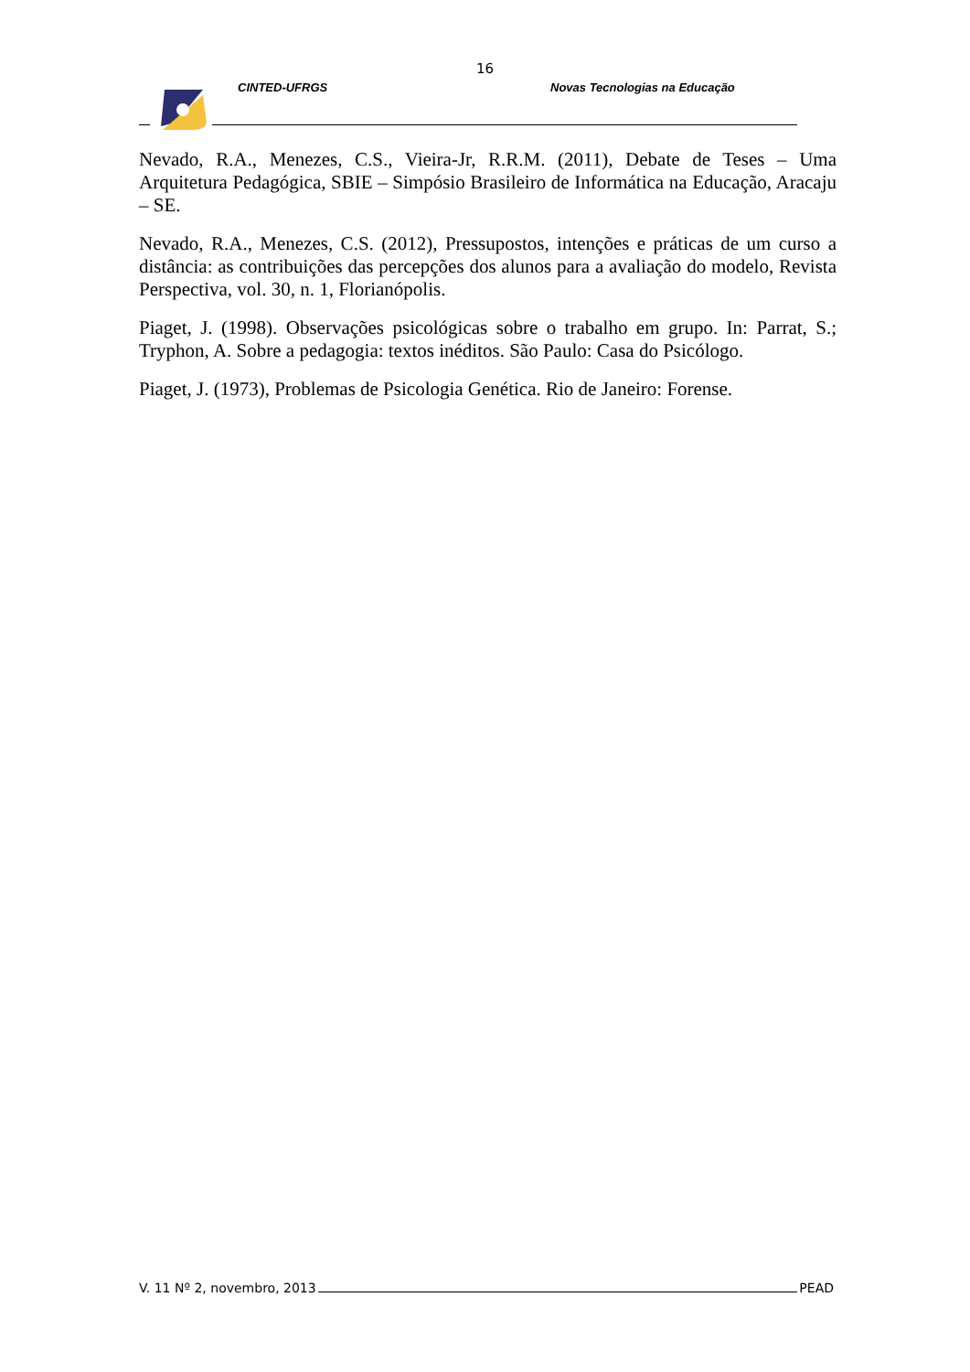16
CINTED-UFRGS Novas Tecnologias na Educação
Nevado, R.A., Menezes, C.S., Vieira-Jr, R.R.M. (2011), Debate de Teses – Uma Arquitetura Pedagógica, SBIE – Simpósio Brasileiro de Informática na Educação, Aracaju – SE.
Nevado, R.A., Menezes, C.S. (2012), Pressupostos, intenções e práticas de um curso a distância: as contribuições das percepções dos alunos para a avaliação do modelo, Revista Perspectiva, vol. 30, n. 1, Florianópolis.
Piaget, J. (1998). Observações psicológicas sobre o trabalho em grupo. In: Parrat, S.; Tryphon, A. Sobre a pedagogia: textos inéditos. São Paulo: Casa do Psicólogo.
Piaget, J. (1973), Problemas de Psicologia Genética. Rio de Janeiro: Forense.
V. 11 Nº 2, novembro, 2013 PEAD